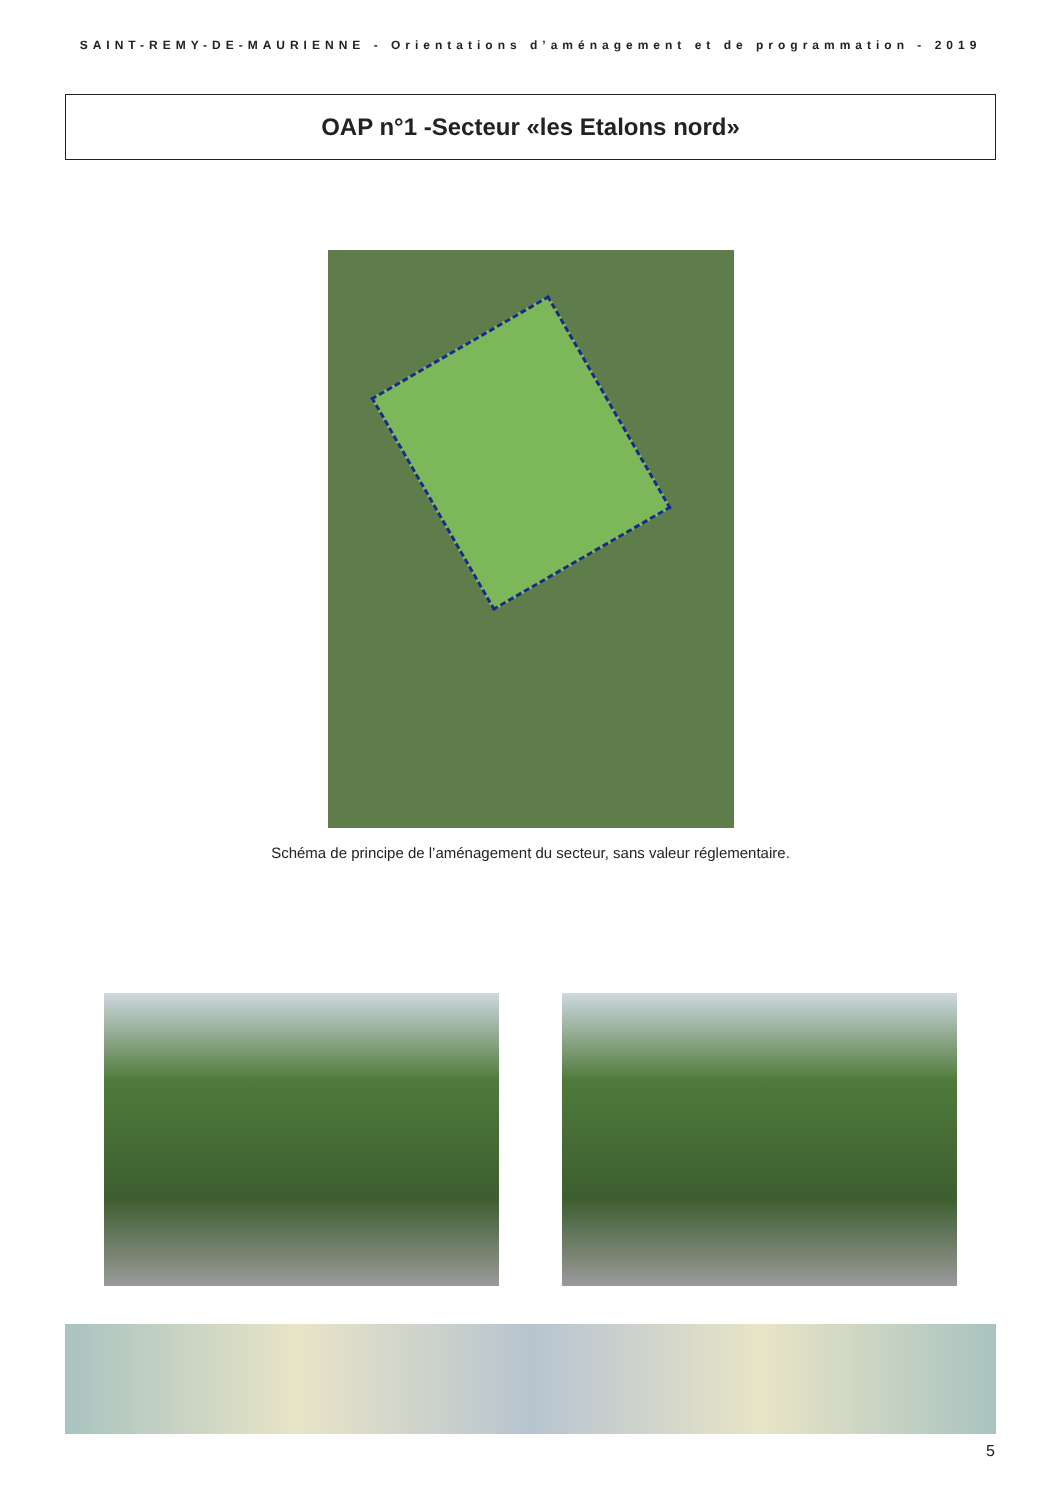SAINT-REMY-DE-MAURIENNE - Orientations d’aménagement et de programmation - 2019
OAP n°1 -Secteur «les Etalons nord»
Schéma de principe de l’aménagement du secteur, sans valeur réglementaire.
5